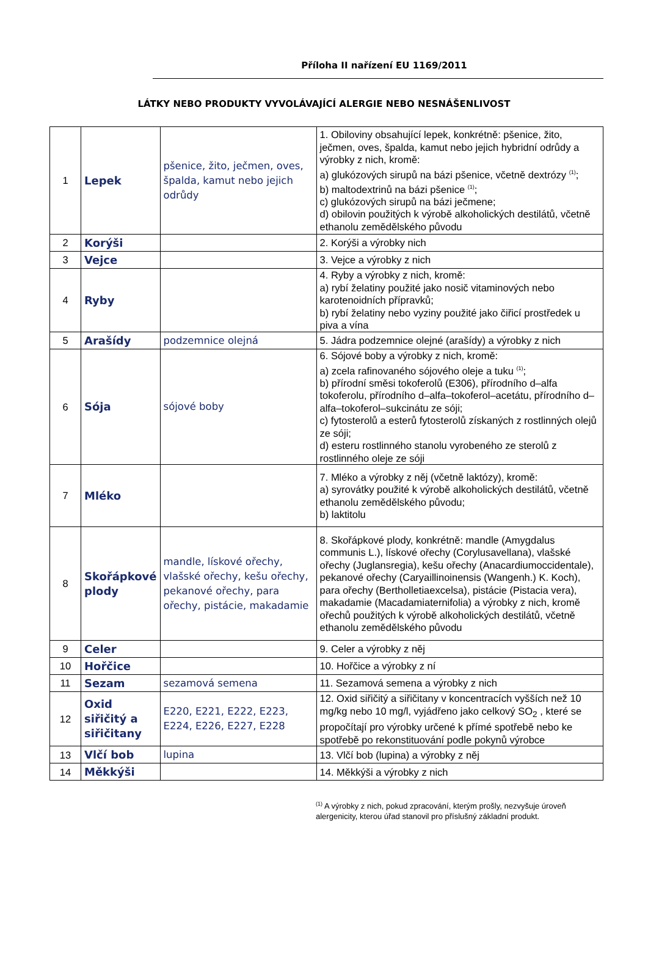Příloha II nařízení EU 1169/2011
LÁTKY NEBO PRODUKTY VYVOLÁVAJÍCÍ ALERGIE NEBO NESNÁŠENLIVOST
| 1 | Lepek | pšenice, žito, ječmen, oves, špalda, kamut nebo jejich odrůdy | 1. Obiloviny obsahující lepek, konkrétně: pšenice, žito, ječmen, oves, špalda, kamut nebo jejich hybridní odrůdy a výrobky z nich, kromě: a) glukózových sirupů na bázi pšenice, včetně dextrózy <sup>(1)</sup>; b) maltodextrinů na bázi pšenice <sup>(1)</sup>; c) glukózových sirupů na bázi ječmene; d) obilovin použitých k výrobě alkoholických destilátů, včetně ethanolu zemědělského původu |
| 2 | Korýši | | 2. Korýši a výrobky nich |
| 3 | Vejce | | 3. Vejce a výrobky z nich |
| 4 | Ryby | | 4. Ryby a výrobky z nich, kromě: a) rybí želatiny použité jako nosič vitaminových nebo karotenoidních přípravků; b) rybí želatiny nebo vyziny použité jako čiřicí prostředek u piva a vína |
| 5 | Arašídy | podzemnice olejná | 5. Jádra podzemnice olejné (arašídy) a výrobky z nich |
| 6 | Sója | sójové boby | 6. Sójové boby a výrobky z nich, kromě: a) zcela rafinovaného sójového oleje a tuku <sup>(1)</sup>; b) přírodní směsi tokoferolů (E306), přírodního d–alfa tokoferolu, přírodního d–alfa–tokoferol–acetátu, přírodního d–alfa–tokoferol–sukcinátu ze sóji; c) fytosterolů a esterů fytosterolů získaných z rostlinných olejů ze sóji; d) esteru rostlinného stanolu vyrobeného ze sterolů z rostlinného oleje ze sóji |
| 7 | Mléko | | 7. Mléko a výrobky z něj (včetně laktózy), kromě: a) syrovátky použité k výrobě alkoholických destilátů, včetně ethanolu zemědělského původu; b) laktitolu |
| 8 | Skořápkové plody | mandle, lískové ořechy, vlašské ořechy, kešu ořechy, pekanové ořechy, para ořechy, pistácie, makadamie | 8. Skořápkové plody, konkrétně: mandle (Amygdalus communis L.), lískové ořechy (Corylusavellana), vlašské ořechy (Juglansregia), kešu ořechy (Anacardiumoccidentale), pekanové ořechy (Caryaillinoinensis (Wangenh.) K. Koch), para ořechy (Bertholletiaexcelsa), pistácie (Pistacia vera), makadamie (Macadamiaternifolia) a výrobky z nich, kromě ořechů použitých k výrobě alkoholických destilátů, včetně ethanolu zemědělského původu |
| 9 | Celer | | 9. Celer a výrobky z něj |
| 10 | Hořčice | | 10. Hořčice a výrobky z ní |
| 11 | Sezam | sezamová semena | 11. Sezamová semena a výrobky z nich |
| 12 | Oxid siřičitý a siřičitany | E220, E221, E222, E223, E224, E226, E227, E228 | 12. Oxid siřičitý a siřičitany v koncentracích vyšších než 10 mg/kg nebo 10 mg/l, vyjádřeno jako celkový SO<sub>2</sub> , které se propočítají pro výrobky určené k přímé spotřebě nebo ke spotřebě po rekonstituování podle pokynů výrobce |
| 13 | Vlčí bob | lupina | 13. Vlčí bob (lupina) a výrobky z něj |
| 14 | Měkkýši | | 14. Měkkýši a výrobky z nich |
<sup>(1)</sup> A výrobky z nich, pokud zpracování, kterým prošly, nezvyšuje úroveň alergenicity, kterou úřad stanovil pro příslušný základní produkt.